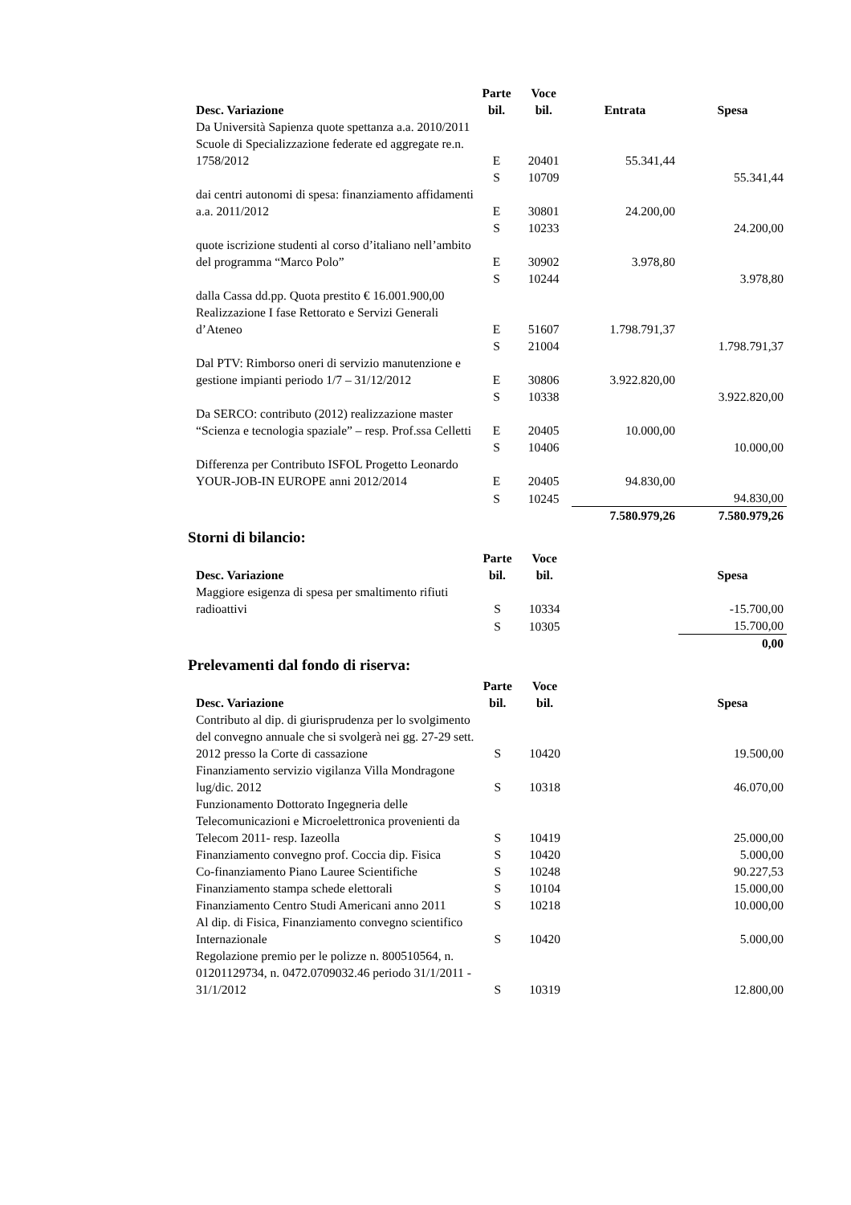| Desc. Variazione | Parte bil. | Voce bil. | Entrata | Spesa |
| --- | --- | --- | --- | --- |
| Da Università Sapienza quote spettanza a.a. 2010/2011 Scuole di Specializzazione federate ed aggregate re.n. 1758/2012 | E | 20401 | 55.341,44 | |
| | S | 10709 | | 55.341,44 |
| dai centri autonomi di spesa: finanziamento affidamenti a.a. 2011/2012 | E | 30801 | 24.200,00 | |
| | S | 10233 | | 24.200,00 |
| quote iscrizione studenti al corso d’italiano nell’ambito del programma “Marco Polo” | E | 30902 | 3.978,80 | |
| | S | 10244 | | 3.978,80 |
| dalla Cassa dd.pp. Quota prestito € 16.001.900,00 Realizzazione I fase Rettorato e Servizi Generali d’Ateneo | E | 51607 | 1.798.791,37 | |
| | S | 21004 | | 1.798.791,37 |
| Dal PTV: Rimborso oneri di servizio manutenzione e gestione impianti periodo 1/7 – 31/12/2012 | E | 30806 | 3.922.820,00 | |
| | S | 10338 | | 3.922.820,00 |
| Da SERCO: contributo (2012) realizzazione master “Scienza e tecnologia spaziale” – resp. Prof.ssa Celletti | E | 20405 | 10.000,00 | |
| | S | 10406 | | 10.000,00 |
| Differenza per Contributo ISFOL Progetto Leonardo YOUR-JOB-IN EUROPE anni 2012/2014 | E | 20405 | 94.830,00 | |
| | S | 10245 | | 94.830,00 |
| | | | 7.580.979,26 | 7.580.979,26 |
Storni di bilancio:
| Desc. Variazione | Parte bil. | Voce bil. | | Spesa |
| --- | --- | --- | --- | --- |
| Maggiore esigenza di spesa per smaltimento rifiuti radioattivi | S | 10334 | | -15.700,00 |
| | S | 10305 | | 15.700,00 |
| | | | | 0,00 |
Prelevamenti dal fondo di riserva:
| Desc. Variazione | Parte bil. | Voce bil. | | Spesa |
| --- | --- | --- | --- | --- |
| Contributo al dip. di giurisprudenza per lo svolgimento del convegno annuale che si svolgerà nei gg. 27-29 sett. 2012 presso la Corte di cassazione | S | 10420 | | 19.500,00 |
| Finanziamento servizio vigilanza Villa Mondragone lug/dic. 2012 | S | 10318 | | 46.070,00 |
| Funzionamento Dottorato Ingegneria delle Telecomunicazioni e Microelettronica provenienti da Telecom 2011- resp. Iazeolla | S | 10419 | | 25.000,00 |
| Finanziamento convegno prof. Coccia dip. Fisica | S | 10420 | | 5.000,00 |
| Co-finanziamento Piano Lauree Scientifiche | S | 10248 | | 90.227,53 |
| Finanziamento stampa schede elettorali | S | 10104 | | 15.000,00 |
| Finanziamento Centro Studi Americani anno 2011 | S | 10218 | | 10.000,00 |
| Al dip. di Fisica, Finanziamento convegno scientifico Internazionale | S | 10420 | | 5.000,00 |
| Regolazione premio per le polizze n. 800510564, n. 01201129734, n. 0472.0709032.46 periodo 31/1/2011 - 31/1/2012 | S | 10319 | | 12.800,00 |